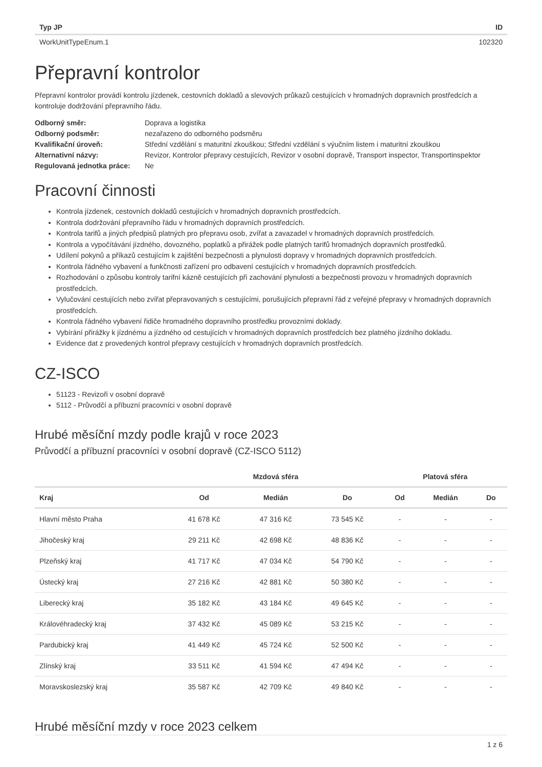| Typ JP | ID |
| --- | --- |
| WorkUnitTypeEnum.1 | 102320 |
Přepravní kontrolor
Přepravní kontrolor provádí kontrolu jízdenek, cestovních dokladů a slevových průkazů cestujících v hromadných dopravních prostředcích a kontroluje dodržování přepravního řádu.
| Odborný směr: | Doprava a logistika |
| Odborný podsměr: | nezařazeno do odborného podsměru |
| Kvalifikační úroveň: | Střední vzdělání s maturitní zkouškou; Střední vzdělání s výučním listem i maturitní zkouškou |
| Alternativní názvy: | Revizor, Kontrolor přepravy cestujících, Revizor v osobní dopravě, Transport inspector, Transportinspektor |
| Regulovaná jednotka práce: | Ne |
Pracovní činnosti
Kontrola jízdenek, cestovních dokladů cestujících v hromadných dopravních prostředcích.
Kontrola dodržování přepravního řádu v hromadných dopravních prostředcích.
Kontrola tarifů a jiných předpisů platných pro přepravu osob, zvířat a zavazadel v hromadných dopravních prostředcích.
Kontrola a vypočítávání jízdného, dovozného, poplatků a přirážek podle platných tarifů hromadných dopravních prostředků.
Udílení pokynů a příkazů cestujícím k zajištění bezpečnosti a plynulosti dopravy v hromadných dopravních prostředcích.
Kontrola řádného vybavení a funkčnosti zařízení pro odbavení cestujících v hromadných dopravních prostředcích.
Rozhodování o způsobu kontroly tarifní kázně cestujících při zachování plynulosti a bezpečnosti provozu v hromadných dopravních prostředcích.
Vylučování cestujících nebo zvířat přepravovaných s cestujícími, porušujících přepravní řád z veřejné přepravy v hromadných dopravních prostředcích.
Kontrola řádného vybavení řidiče hromadného dopravního prostředku provozními doklady.
Vybírání přirážky k jízdnému a jízdného od cestujících v hromadných dopravních prostředcích bez platného jízdního dokladu.
Evidence dat z provedených kontrol přepravy cestujících v hromadných dopravních prostředcích.
CZ-ISCO
51123 - Revizoři v osobní dopravě
5112 - Průvodčí a příbuzní pracovníci v osobní dopravě
Hrubé měsíční mzdy podle krajů v roce 2023
Průvodčí a příbuzní pracovníci v osobní dopravě (CZ-ISCO 5112)
| | Mzdová sféra | | | Platová sféra | | |
| --- | --- | --- | --- | --- | --- | --- |
| Kraj | Od | Medián | Do | Od | Medián | Do |
| Hlavní město Praha | 41 678 Kč | 47 316 Kč | 73 545 Kč | - | - | - |
| Jihočeský kraj | 29 211 Kč | 42 698 Kč | 48 836 Kč | - | - | - |
| Plzeňský kraj | 41 717 Kč | 47 034 Kč | 54 790 Kč | - | - | - |
| Ústecký kraj | 27 216 Kč | 42 881 Kč | 50 380 Kč | - | - | - |
| Liberecký kraj | 35 182 Kč | 43 184 Kč | 49 645 Kč | - | - | - |
| Královéhradecký kraj | 37 432 Kč | 45 089 Kč | 53 215 Kč | - | - | - |
| Pardubický kraj | 41 449 Kč | 45 724 Kč | 52 500 Kč | - | - | - |
| Zlínský kraj | 33 511 Kč | 41 594 Kč | 47 494 Kč | - | - | - |
| Moravskoslezský kraj | 35 587 Kč | 42 709 Kč | 49 840 Kč | - | - | - |
Hrubé měsíční mzdy v roce 2023 celkem
1 z 6